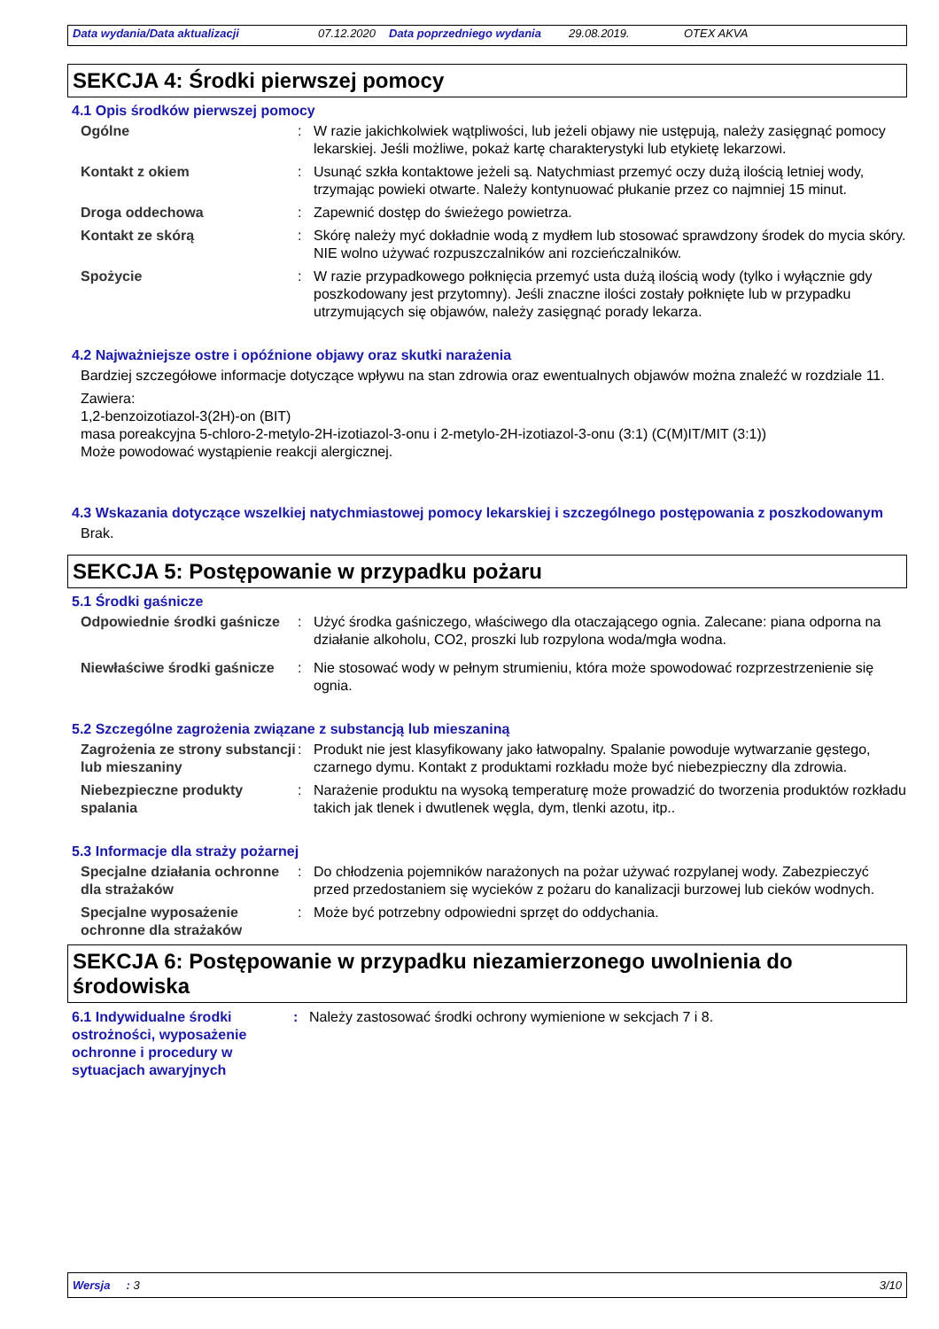Data wydania/Data aktualizacji 07.12.2020 Data poprzedniego wydania 29.08.2019. OTEX AKVA
SEKCJA 4: Środki pierwszej pomocy
4.1 Opis środków pierwszej pomocy
Ogólne : W razie jakichkolwiek wątpliwości, lub jeżeli objawy nie ustępują, należy zasięgnąć pomocy lekarskiej. Jeśli możliwe, pokaż kartę charakterystyki lub etykietę lekarzowi.
Kontakt z okiem : Usunąć szkła kontaktowe jeżeli są. Natychmiast przemyć oczy dużą ilością letniej wody, trzymając powieki otwarte. Należy kontynuować płukanie przez co najmniej 15 minut.
Droga oddechowa : Zapewnić dostęp do świeżego powietrza.
Kontakt ze skórą : Skórę należy myć dokładnie wodą z mydłem lub stosować sprawdzony środek do mycia skóry. NIE wolno używać rozpuszczalników ani rozcieńczalników.
Spożycie : W razie przypadkowego połknięcia przemyć usta dużą ilością wody (tylko i wyłącznie gdy poszkodowany jest przytomny). Jeśli znaczne ilości zostały połknięte lub w przypadku utrzymujących się objawów, należy zasięgnąć porady lekarza.
4.2 Najważniejsze ostre i opóźnione objawy oraz skutki narażenia
Bardziej szczegółowe informacje dotyczące wpływu na stan zdrowia oraz ewentualnych objawów można znaleźć w rozdziale 11.
Zawiera:
1,2-benzoizotiazol-3(2H)-on (BIT)
masa poreakcyjna 5-chloro-2-metylo-2H-izotiazol-3-onu i 2-metylo-2H-izotiazol-3-onu (3:1) (C(M)IT/MIT (3:1))
Może powodować wystąpienie reakcji alergicznej.
4.3 Wskazania dotyczące wszelkiej natychmiastowej pomocy lekarskiej i szczególnego postępowania z poszkodowanym
Brak.
SEKCJA 5: Postępowanie w przypadku pożaru
5.1 Środki gaśnicze
Odpowiednie środki gaśnicze
: Użyć środka gaśniczego, właściwego dla otaczającego ognia. Zalecane: piana odporna na działanie alkoholu, CO2, proszki lub rozpylona woda/mgła wodna.
Niewłaściwe środki gaśnicze
: Nie stosować wody w pełnym strumieniu, która może spowodować rozprzestrzenienie się ognia.
5.2 Szczególne zagrożenia związane z substancją lub mieszaniną
Zagrożenia ze strony substancji lub mieszaniny
: Produkt nie jest klasyfikowany jako łatwopalny. Spalanie powoduje wytwarzanie gęstego, czarnego dymu. Kontakt z produktami rozkładu może być niebezpieczny dla zdrowia.
Niebezpieczne produkty spalania
: Narażenie produktu na wysoką temperaturę może prowadzić do tworzenia produktów rozkładu takich jak tlenek i dwutlenek węgla, dym, tlenki azotu, itp..
5.3 Informacje dla straży pożarnej
Specjalne działania ochronne dla strażaków
: Do chłodzenia pojemników narażonych na pożar używać rozpylanej wody. Zabezpieczyć przed przedostaniem się wycieków z pożaru do kanalizacji burzowej lub cieków wodnych.
Specjalne wyposażenie ochronne dla strażaków
: Może być potrzebny odpowiedni sprzęt do oddychania.
SEKCJA 6: Postępowanie w przypadku niezamierzonego uwolnienia do środowiska
6.1 Indywidualne środki ostrożności, wyposażenie ochronne i procedury w sytuacjach awaryjnych
: Należy zastosować środki ochrony wymienione w sekcjach 7 i 8.
Wersja : 3 3/10